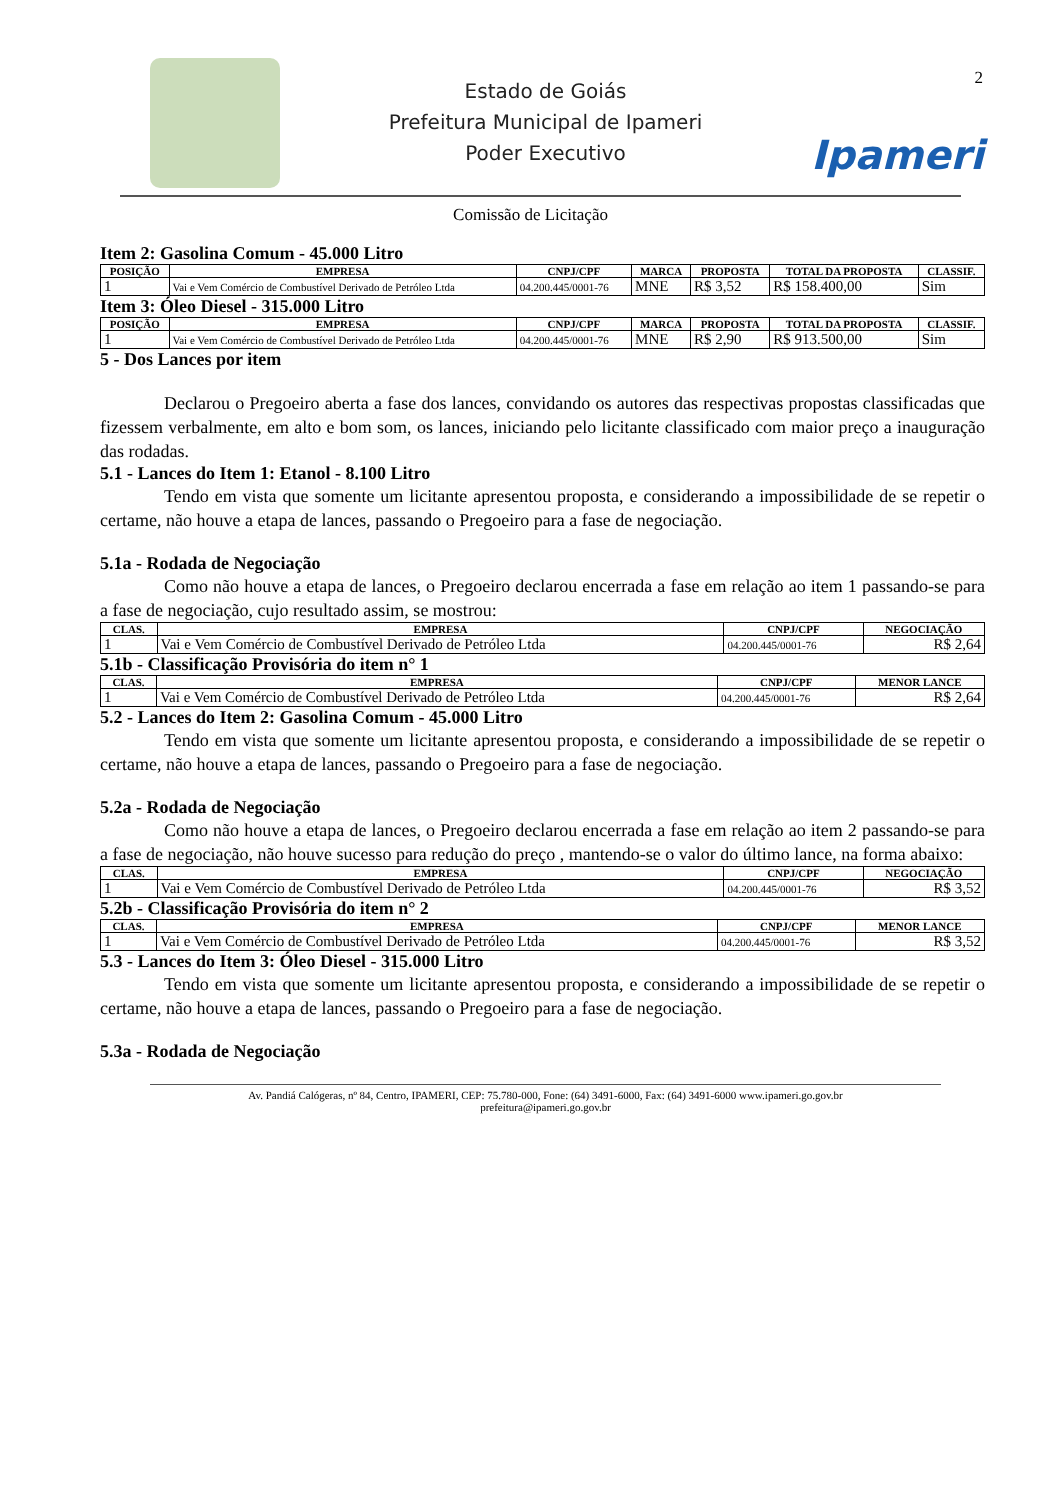2
Estado de Goiás
Prefeitura Municipal de Ipameri
Poder Executivo
Ipameri
Comissão de Licitação
Item 2: Gasolina Comum - 45.000 Litro
| POSIÇÃO | EMPRESA | CNPJ/CPF | MARCA | PROPOSTA | TOTAL DA PROPOSTA | CLASSIF. |
| --- | --- | --- | --- | --- | --- | --- |
| 1 | Vai e Vem Comércio de Combustível Derivado de Petróleo Ltda | 04.200.445/0001-76 | MNE | R$ 3,52 | R$ 158.400,00 | Sim |
Item 3: Óleo Diesel - 315.000 Litro
| POSIÇÃO | EMPRESA | CNPJ/CPF | MARCA | PROPOSTA | TOTAL DA PROPOSTA | CLASSIF. |
| --- | --- | --- | --- | --- | --- | --- |
| 1 | Vai e Vem Comércio de Combustível Derivado de Petróleo Ltda | 04.200.445/0001-76 | MNE | R$ 2,90 | R$ 913.500,00 | Sim |
5 - Dos Lances por item
Declarou o Pregoeiro aberta a fase dos lances, convidando os autores das respectivas propostas classificadas que fizessem verbalmente, em alto e bom som, os lances, iniciando pelo licitante classificado com maior preço a inauguração das rodadas.
5.1 - Lances do Item 1: Etanol - 8.100 Litro
Tendo em vista que somente um licitante apresentou proposta, e considerando a impossibilidade de se repetir o certame, não houve a etapa de lances, passando o Pregoeiro para a fase de negociação.
5.1a - Rodada de Negociação
Como não houve a etapa de lances, o Pregoeiro declarou encerrada a fase em relação ao item 1 passando-se para a fase de negociação, cujo resultado assim, se mostrou:
| CLAS. | EMPRESA | CNPJ/CPF | NEGOCIAÇÃO |
| --- | --- | --- | --- |
| 1 | Vai e Vem Comércio de Combustível Derivado de Petróleo Ltda | 04.200.445/0001-76 | R$ 2,64 |
5.1b - Classificação Provisória do item n° 1
| CLAS. | EMPRESA | CNPJ/CPF | MENOR LANCE |
| --- | --- | --- | --- |
| 1 | Vai e Vem Comércio de Combustível Derivado de Petróleo Ltda | 04.200.445/0001-76 | R$ 2,64 |
5.2 - Lances do Item 2: Gasolina Comum - 45.000 Litro
Tendo em vista que somente um licitante apresentou proposta, e considerando a impossibilidade de se repetir o certame, não houve a etapa de lances, passando o Pregoeiro para a fase de negociação.
5.2a - Rodada de Negociação
Como não houve a etapa de lances, o Pregoeiro declarou encerrada a fase em relação ao item 2 passando-se para a fase de negociação, não houve sucesso para redução do preço , mantendo-se o valor do último lance, na forma abaixo:
| CLAS. | EMPRESA | CNPJ/CPF | NEGOCIAÇÃO |
| --- | --- | --- | --- |
| 1 | Vai e Vem Comércio de Combustível Derivado de Petróleo Ltda | 04.200.445/0001-76 | R$ 3,52 |
5.2b - Classificação Provisória do item n° 2
| CLAS. | EMPRESA | CNPJ/CPF | MENOR LANCE |
| --- | --- | --- | --- |
| 1 | Vai e Vem Comércio de Combustível Derivado de Petróleo Ltda | 04.200.445/0001-76 | R$ 3,52 |
5.3 - Lances do Item 3: Óleo Diesel - 315.000 Litro
Tendo em vista que somente um licitante apresentou proposta, e considerando a impossibilidade de se repetir o certame, não houve a etapa de lances, passando o Pregoeiro para a fase de negociação.
5.3a - Rodada de Negociação
Av. Pandiá Calógeras, nº 84, Centro, IPAMERI, CEP: 75.780-000, Fone: (64) 3491-6000, Fax: (64) 3491-6000 www.ipameri.go.gov.br
prefeitura@ipameri.go.gov.br